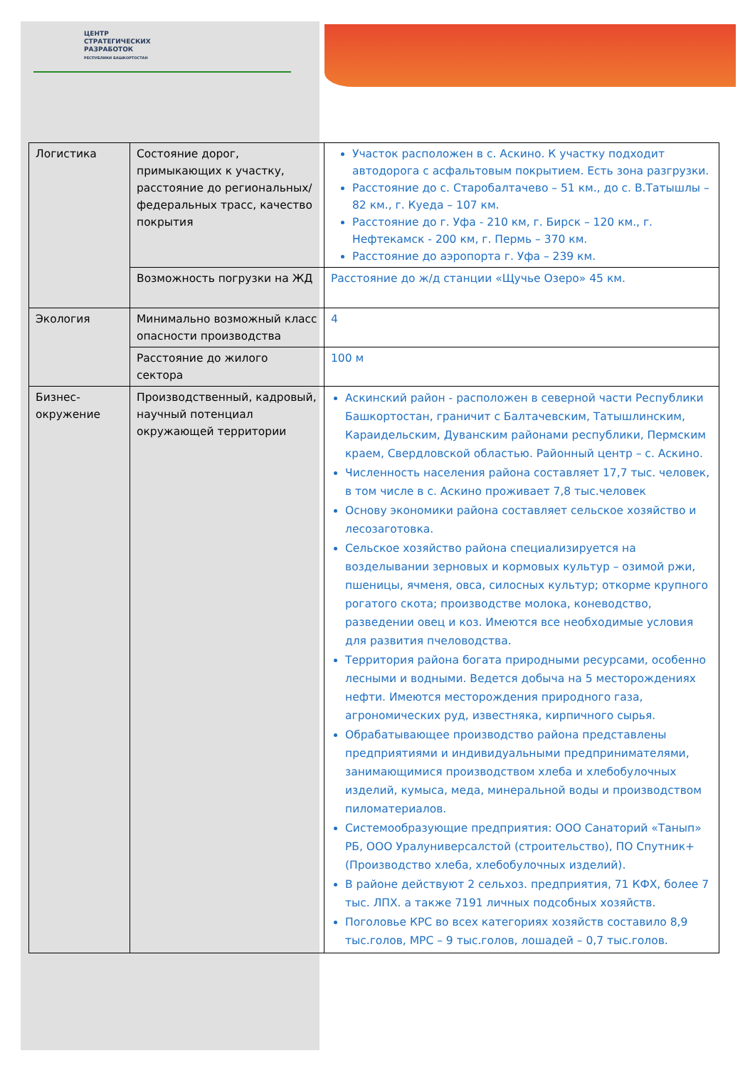ЦЕНТР
СТРАТЕГИЧЕСКИХ
РАЗРАБОТОК
РЕСПУБЛИКИ БАШКОРТОСТАН
| Логистика | Состояние дорог, примыкающих к участку, расстояние до региональных/федеральных трасс, качество покрытия | Участок расположен в с. Аскино. К участку подходит автодорога с асфальтовым покрытием. Есть зона разгрузки. Расстояние до с. Старобалтачево – 51 км., до с. В.Татышлы – 82 км., г. Куеда – 107 км. Расстояние до г. Уфа - 210 км, г. Бирск – 120 км., г. Нефтекамск - 200 км, г. Пермь – 370 км. Расстояние до аэропорта г. Уфа – 239 км. |
| | Возможность погрузки на ЖД | Расстояние до ж/д станции «Щучье Озеро» 45 км. |
| Экология | Минимально возможный класс опасности производства | 4 |
| | Расстояние до жилого сектора | 100 м |
| Бизнес-окружение | Производственный, кадровый, научный потенциал окружающей территории | Аскинский район - расположен в северной части Республики Башкортостан, граничит с Балтачевским, Татышлинским, Караидельским, Дуванским районами республики, Пермским краем, Свердловской областью. Районный центр – с. Аскино. Численность населения района составляет 17,7 тыс. человек, в том числе в с. Аскино проживает 7,8 тыс.человек Основу экономики района составляет сельское хозяйство и лесозаготовка. Сельское хозяйство района специализируется на возделывании зерновых и кормовых культур – озимой ржи, пшеницы, ячменя, овса, силосных культур; откорме крупного рогатого скота; производстве молока, коневодство, разведении овец и коз. Имеются все необходимые условия для развития пчеловодства. Территория района богата природными ресурсами, особенно лесными и водными. Ведется добыча на 5 месторождениях нефти. Имеются месторождения природного газа, агрономических руд, известняка, кирпичного сырья. Обрабатывающее производство района представлены предприятиями и индивидуальными предпринимателями, занимающимися производством хлеба и хлебобулочных изделий, кумыса, меда, минеральной воды и производством пиломатериалов. Системообразующие предприятия: ООО Санаторий «Танып» РБ, ООО Уралуниверсалстой (строительство), ПО Спутник+ (Производство хлеба, хлебобулочных изделий). В районе действуют 2 сельхоз. предприятия, 71 КФХ, более 7 тыс. ЛПХ. а также 7191 личных подсобных хозяйств. Поголовье КРС во всех категориях хозяйств составило 8,9 тыс.голов, МРС – 9 тыс.голов, лошадей – 0,7 тыс.голов. |